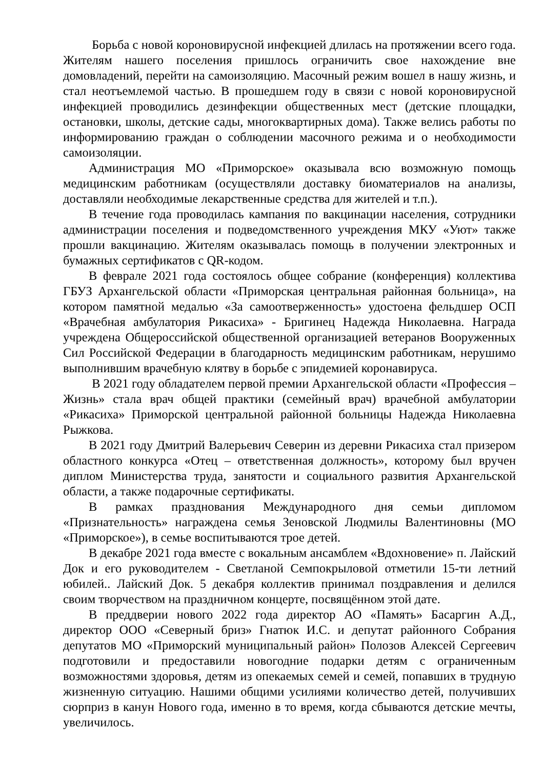Борьба с новой короновирусной инфекцией длилась на протяжении всего года. Жителям нашего поселения пришлось ограничить свое нахождение вне домовладений, перейти на самоизоляцию. Масочный режим вошел в нашу жизнь, и стал неотъемлемой частью. В прошедшем году в связи с новой короновирусной инфекцией проводились дезинфекции общественных мест (детские площадки, остановки, школы, детские сады, многоквартирных дома). Также велись работы по информированию граждан о соблюдении масочного режима и о необходимости самоизоляции.
Администрация МО «Приморское» оказывала всю возможную помощь медицинским работникам (осуществляли доставку биоматериалов на анализы, доставляли необходимые лекарственные средства для жителей и т.п.).
В течение года проводилась кампания по вакцинации населения, сотрудники администрации поселения и подведомственного учреждения МКУ «Уют» также прошли вакцинацию. Жителям оказывалась помощь в получении электронных и бумажных сертификатов с QR-кодом.
В феврале 2021 года состоялось общее собрание (конференция) коллектива ГБУЗ Архангельской области «Приморская центральная районная больница», на котором памятной медалью «За самоотверженность» удостоена фельдшер ОСП «Врачебная амбулатория Рикасиха» - Бригинец Надежда Николаевна. Награда учреждена Общероссийской общественной организацией ветеранов Вооруженных Сил Российской Федерации в благодарность медицинским работникам, нерушимо выполнившим врачебную клятву в борьбе с эпидемией коронавируса.
В 2021 году обладателем первой премии Архангельской области «Профессия – Жизнь» стала врач общей практики (семейный врач) врачебной амбулатории «Рикасиха» Приморской центральной районной больницы Надежда Николаевна Рыжкова.
В 2021 году Дмитрий Валерьевич Северин из деревни Рикасиха стал призером областного конкурса «Отец – ответственная должность», которому был вручен диплом Министерства труда, занятости и социального развития Архангельской области, а также подарочные сертификаты.
В рамках празднования Международного дня семьи дипломом «Признательность» награждена семья Зеновской Людмилы Валентиновны (МО «Приморское»), в семье воспитываются трое детей.
В декабре 2021 года вместе с вокальным ансамблем «Вдохновение» п. Лайский Док и его руководителем - Светланой Семпокрыловой отметили 15-ти летний юбилей.. Лайский Док. 5 декабря коллектив принимал поздравления и делился своим творчеством на праздничном концерте, посвящённом этой дате.
В преддверии нового 2022 года директор АО «Память» Басаргин А.Д., директор ООО «Северный бриз» Гнатюк И.С. и депутат районного Собрания депутатов МО «Приморский муниципальный район» Полозов Алексей Сергеевич подготовили и предоставили новогодние подарки детям с ограниченным возможностями здоровья, детям из опекаемых семей и семей, попавших в трудную жизненную ситуацию. Нашими общими усилиями количество детей, получивших сюрприз в канун Нового года, именно в то время, когда сбываются детские мечты, увеличилось.